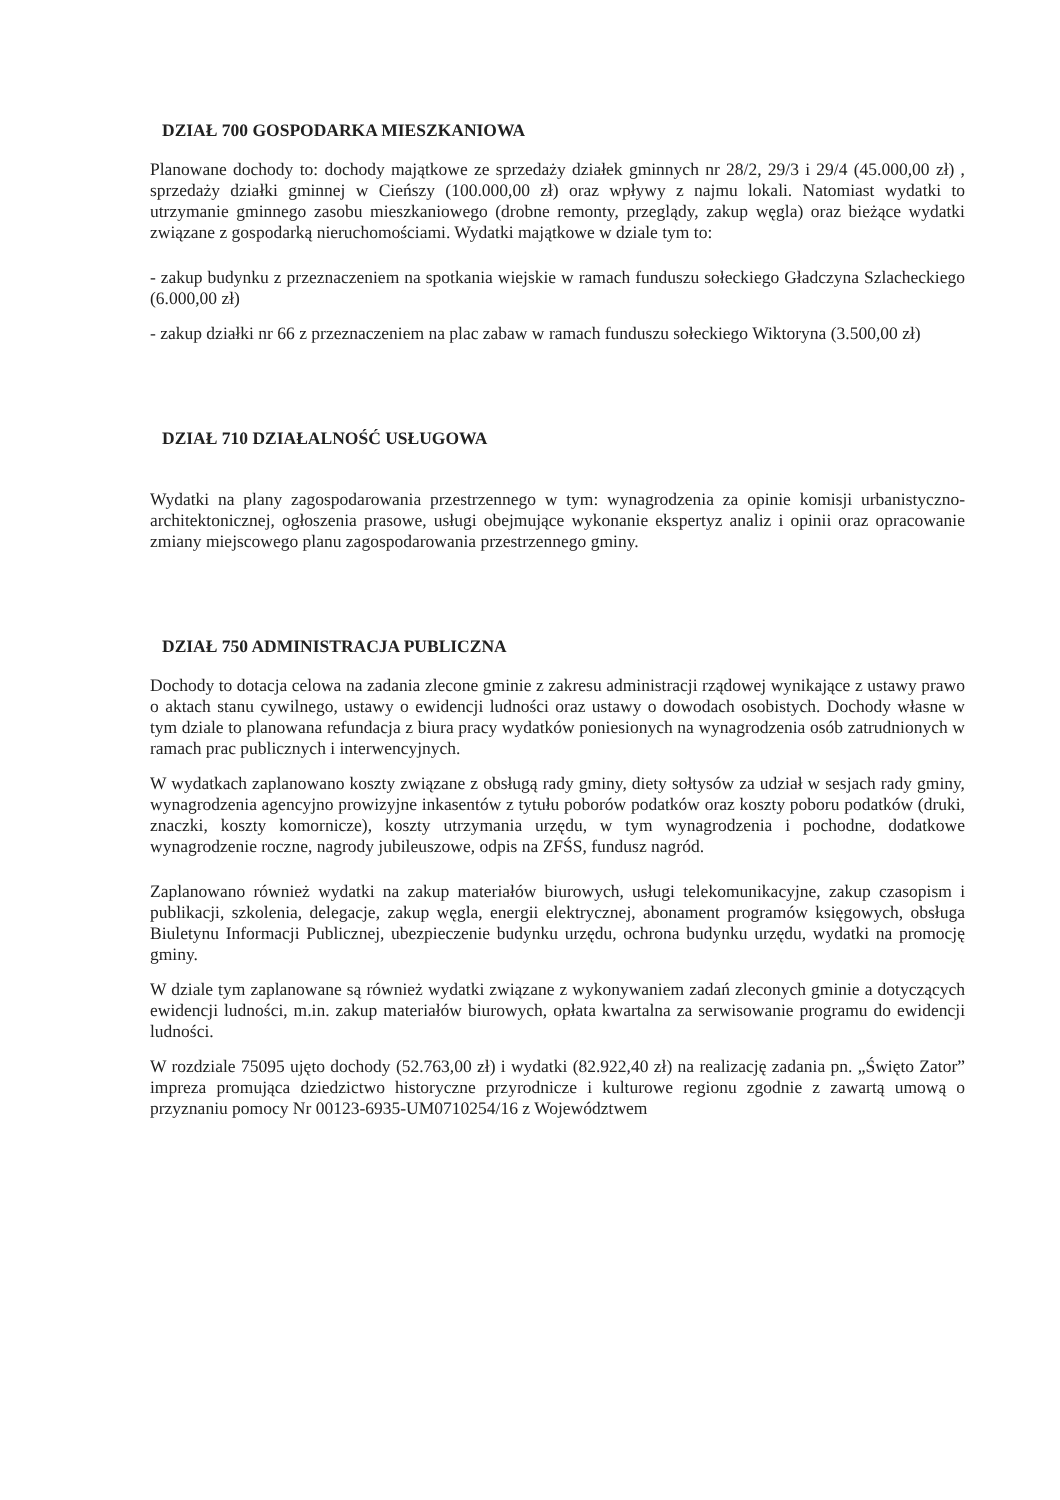DZIAŁ 700 GOSPODARKA MIESZKANIOWA
Planowane dochody to: dochody majątkowe ze sprzedaży działek gminnych nr 28/2, 29/3 i 29/4 (45.000,00 zł) , sprzedaży działki gminnej w Cieńszy (100.000,00 zł) oraz wpływy z najmu lokali. Natomiast wydatki to utrzymanie gminnego zasobu mieszkaniowego (drobne remonty, przeglądy, zakup węgla) oraz bieżące wydatki związane z gospodarką nieruchomościami. Wydatki majątkowe w dziale tym to:
- zakup budynku z przeznaczeniem na spotkania wiejskie w ramach funduszu sołeckiego Gładczyna Szlacheckiego (6.000,00 zł)
- zakup działki nr 66 z przeznaczeniem na plac zabaw w ramach funduszu sołeckiego Wiktoryna (3.500,00 zł)
DZIAŁ 710 DZIAŁALNOŚĆ USŁUGOWA
Wydatki na plany zagospodarowania przestrzennego w tym: wynagrodzenia za opinie komisji urbanistyczno-architektonicznej, ogłoszenia prasowe, usługi obejmujące wykonanie ekspertyz analiz i opinii oraz opracowanie zmiany miejscowego planu zagospodarowania przestrzennego gminy.
DZIAŁ 750 ADMINISTRACJA PUBLICZNA
Dochody to dotacja celowa na zadania zlecone gminie z zakresu administracji rządowej wynikające z ustawy prawo o aktach stanu cywilnego, ustawy o ewidencji ludności oraz ustawy o dowodach osobistych. Dochody własne w tym dziale to planowana refundacja z biura pracy wydatków poniesionych na wynagrodzenia osób zatrudnionych w ramach prac publicznych i interwencyjnych.
W wydatkach zaplanowano koszty związane z obsługą rady gminy, diety sołtysów za udział w sesjach rady gminy, wynagrodzenia agencyjno prowizyjne inkasentów z tytułu poborów podatków oraz koszty poboru podatków (druki, znaczki, koszty komornicze), koszty utrzymania urzędu, w tym wynagrodzenia i pochodne, dodatkowe wynagrodzenie roczne, nagrody jubileuszowe, odpis na ZFŚS, fundusz nagród.
Zaplanowano również wydatki na zakup materiałów biurowych, usługi telekomunikacyjne, zakup czasopism i publikacji, szkolenia, delegacje, zakup węgla, energii elektrycznej, abonament programów księgowych, obsługa Biuletynu Informacji Publicznej, ubezpieczenie budynku urzędu, ochrona budynku urzędu, wydatki na promocję gminy.
W dziale tym zaplanowane są również wydatki związane z wykonywaniem zadań zleconych gminie a dotyczących ewidencji ludności, m.in. zakup materiałów biurowych, opłata kwartalna za serwisowanie programu do ewidencji ludności.
W rozdziale 75095 ujęto dochody (52.763,00 zł) i wydatki (82.922,40 zł) na realizację zadania pn. „Święto Zator” impreza promująca dziedzictwo historyczne przyrodnicze i kulturowe regionu zgodnie z zawartą umową o przyznaniu pomocy Nr 00123-6935-UM0710254/16 z Województwem